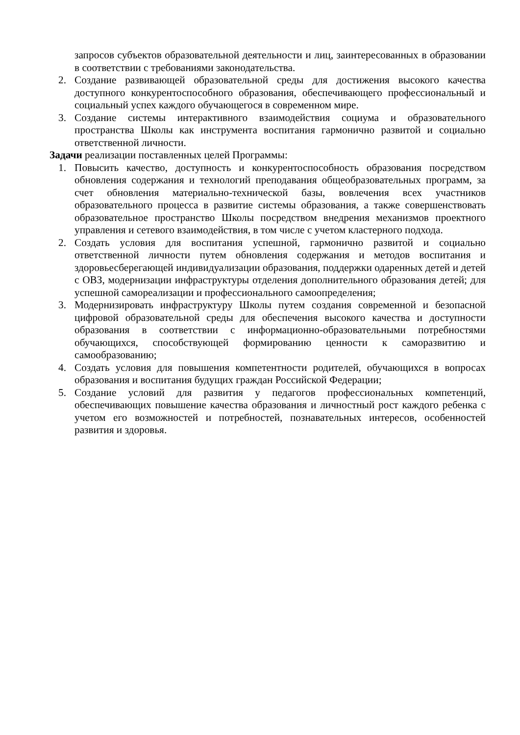запросов субъектов образовательной деятельности и лиц, заинтересованных в образовании в соответствии с требованиями законодательства.
2. Создание развивающей образовательной среды для достижения высокого качества доступного конкурентоспособного образования, обеспечивающего профессиональный и социальный успех каждого обучающегося в современном мире.
3. Создание системы интерактивного взаимодействия социума и образовательного пространства Школы как инструмента воспитания гармонично развитой и социально ответственной личности.
Задачи реализации поставленных целей Программы:
1. Повысить качество, доступность и конкурентоспособность образования посредством обновления содержания и технологий преподавания общеобразовательных программ, за счет обновления материально-технической базы, вовлечения всех участников образовательного процесса в развитие системы образования, а также совершенствовать образовательное пространство Школы посредством внедрения механизмов проектного управления и сетевого взаимодействия, в том числе с учетом кластерного подхода.
2. Создать условия для воспитания успешной, гармонично развитой и социально ответственной личности путем обновления содержания и методов воспитания и здоровьесберегающей индивидуализации образования, поддержки одаренных детей и детей с ОВЗ, модернизации инфраструктуры отделения дополнительного образования детей; для успешной самореализации и профессионального самоопределения;
3. Модернизировать инфраструктуру Школы путем создания современной и безопасной цифровой образовательной среды для обеспечения высокого качества и доступности образования в соответствии с информационно-образовательными потребностями обучающихся, способствующей формированию ценности к саморазвитию и самообразованию;
4. Создать условия для повышения компетентности родителей, обучающихся в вопросах образования и воспитания будущих граждан Российской Федерации;
5. Создание условий для развития у педагогов профессиональных компетенций, обеспечивающих повышение качества образования и личностный рост каждого ребенка с учетом его возможностей и потребностей, познавательных интересов, особенностей развития и здоровья.